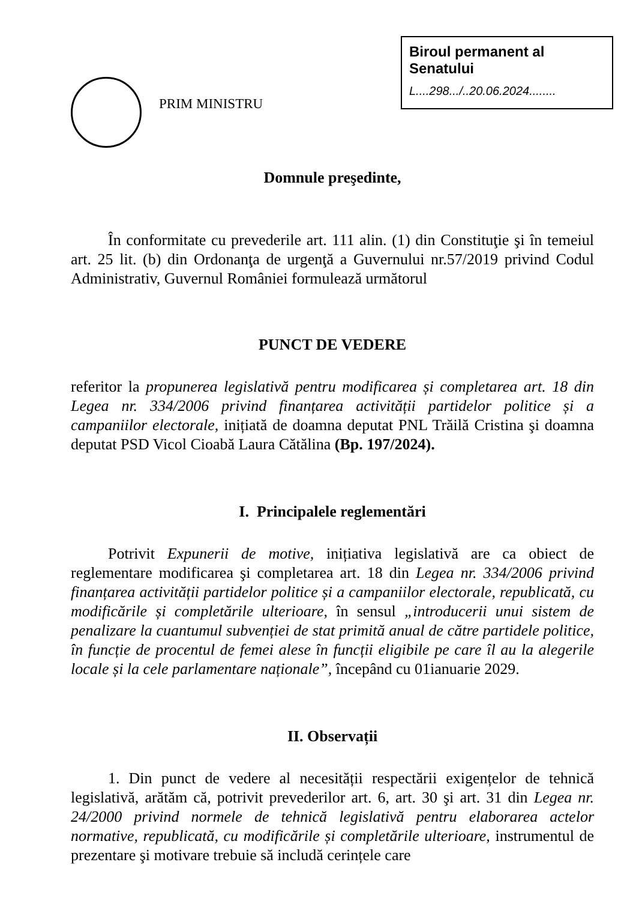PRIM MINISTRU
Biroul permanent al Senatului
L....298.../..20.06.2024........
Domnule preşedinte,
În conformitate cu prevederile art. 111 alin. (1) din Constituţie şi în temeiul art. 25 lit. (b) din Ordonanţa de urgenţă a Guvernului nr.57/2019 privind Codul Administrativ, Guvernul României formulează următorul
PUNCT DE VEDERE
referitor la propunerea legislativă pentru modificarea și completarea art. 18 din Legea nr. 334/2006 privind finanțarea activității partidelor politice și a campaniilor electorale, inițiată de doamna deputat PNL Trăilă Cristina şi doamna deputat PSD Vicol Cioabă Laura Cătălina (Bp. 197/2024).
I. Principalele reglementări
Potrivit Expunerii de motive, inițiativa legislativă are ca obiect de reglementare modificarea şi completarea art. 18 din Legea nr. 334/2006 privind finanțarea activității partidelor politice și a campaniilor electorale, republicată, cu modificările și completările ulterioare, în sensul „introducerii unui sistem de penalizare la cuantumul subvenției de stat primită anual de către partidele politice, în funcție de procentul de femei alese în funcții eligibile pe care îl au la alegerile locale și la cele parlamentare naționale”, începând cu 01ianuarie 2029.
II. Observații
1. Din punct de vedere al necesității respectării exigențelor de tehnică legislativă, arătăm că, potrivit prevederilor art. 6, art. 30 şi art. 31 din Legea nr. 24/2000 privind normele de tehnică legislativă pentru elaborarea actelor normative, republicată, cu modificările și completările ulterioare, instrumentul de prezentare şi motivare trebuie să includă cerințele care